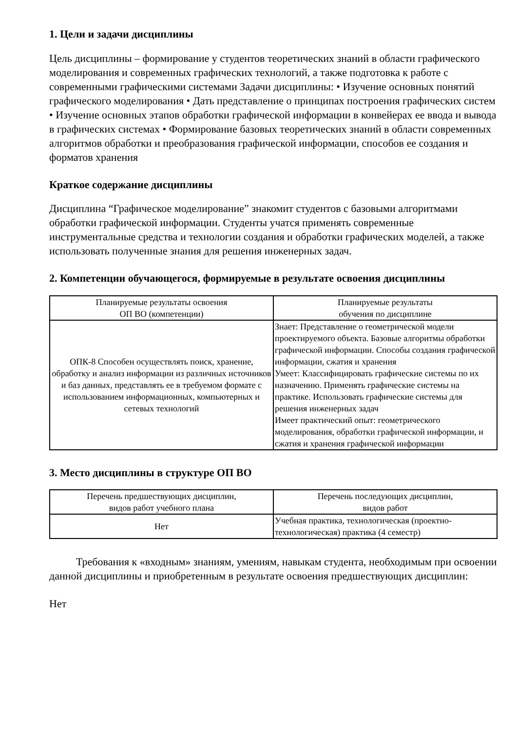1. Цели и задачи дисциплины
Цель дисциплины – формирование у студентов теоретических знаний в области графического моделирования и современных графических технологий, а также подготовка к работе с современными графическими системами Задачи дисциплины: • Изучение основных понятий графического моделирования • Дать представление о принципах построения графических систем • Изучение основных этапов обработки графической информации в конвейерах ее ввода и вывода в графических системах • Формирование базовых теоретических знаний в области современных алгоритмов обработки и преобразования графической информации, способов ее создания и форматов хранения
Краткое содержание дисциплины
Дисциплина “Графическое моделирование” знакомит студентов с базовыми алгоритмами обработки графической информации. Студенты учатся применять современные инструментальные средства и технологии создания и обработки графических моделей, а также использовать полученные знания для решения инженерных задач.
2. Компетенции обучающегося, формируемые в результате освоения дисциплины
| Планируемые результаты освоения ОП ВО (компетенции) | Планируемые результаты обучения по дисциплине |
| --- | --- |
| ОПК-8 Способен осуществлять поиск, хранение, обработку и анализ информации из различных источников и баз данных, представлять ее в требуемом формате с использованием информационных, компьютерных и сетевых технологий | Знает: Представление о геометрической модели проектируемого объекта. Базовые алгоритмы обработки графической информации. Способы создания графической информации, сжатия и хранения Умеет: Классифицировать графические системы по их назначению. Применять графические системы на практике. Использовать графические системы для решения инженерных задач Имеет практический опыт: геометрического моделирования, обработки графической информации, и сжатия и хранения графической информации |
3. Место дисциплины в структуре ОП ВО
| Перечень предшествующих дисциплин, видов работ учебного плана | Перечень последующих дисциплин, видов работ |
| --- | --- |
| Нет | Учебная практика, технологическая (проектно-технологическая) практика (4 семестр) |
Требования к «входным» знаниям, умениям, навыкам студента, необходимым при освоении данной дисциплины и приобретенным в результате освоения предшествующих дисциплин:
Нет